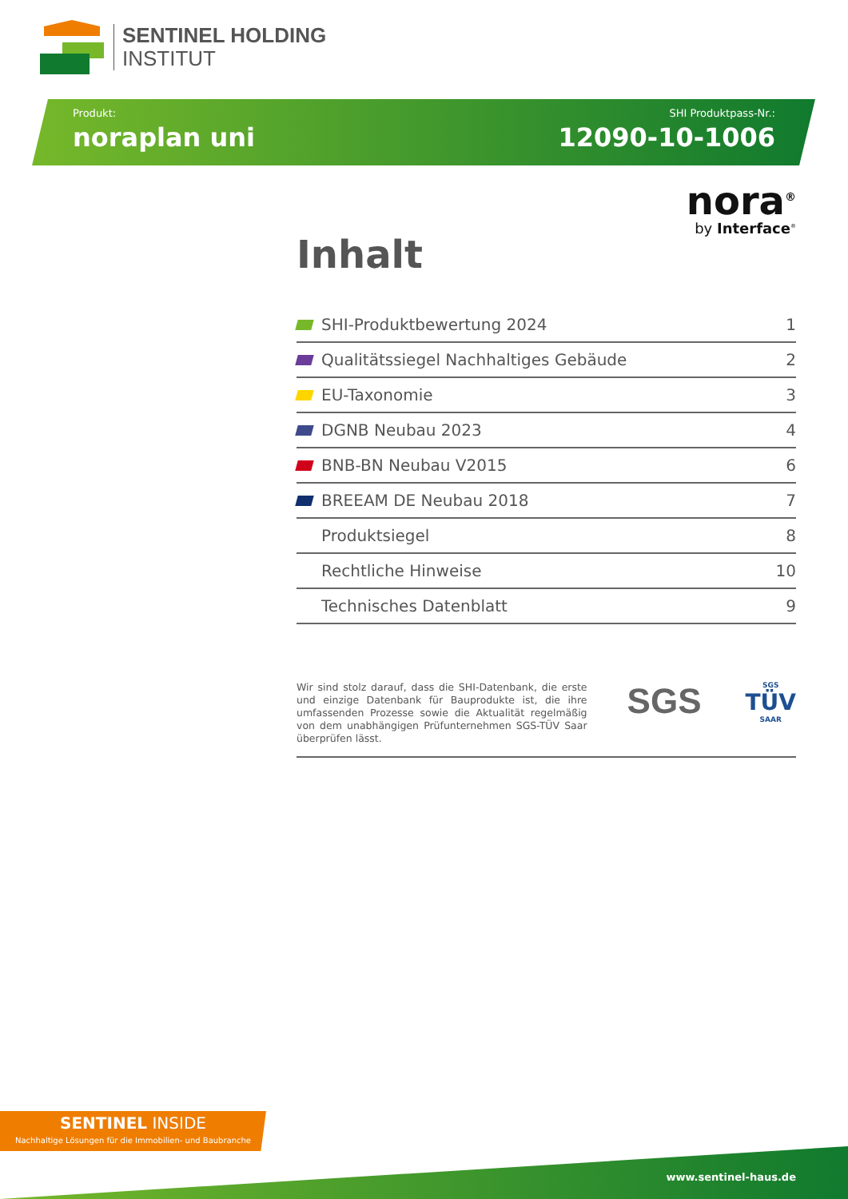SENTINEL HOLDING
INSTITUT
Produkt:
noraplan uni
SHI Produktpass-Nr.:
12090-10-1006
nora<sup>®</sup>
by Interface<sup>®</sup>
Inhalt
SHI-Produktbewertung 2024 1
Qualitätssiegel Nachhaltiges Gebäude 2
EU-Taxonomie 3
DGNB Neubau 2023 4
BNB-BN Neubau V2015 6
BREEAM DE Neubau 2018 7
Produktsiegel 8
Rechtliche Hinweise 10
Technisches Datenblatt 9
Wir sind stolz darauf, dass die SHI-Datenbank, die erste und einzige Datenbank für Bauprodukte ist, die ihre umfassenden Prozesse sowie die Aktualität regelmäßig von dem unabhängigen Prüfunternehmen SGS-TÜV Saar überprüfen lässt.
SGS
SGS
TÜV
SAAR
SENTINEL INSIDE
Nachhaltige Lösungen für die Immobilien- und Baubranche
www.sentinel-haus.de